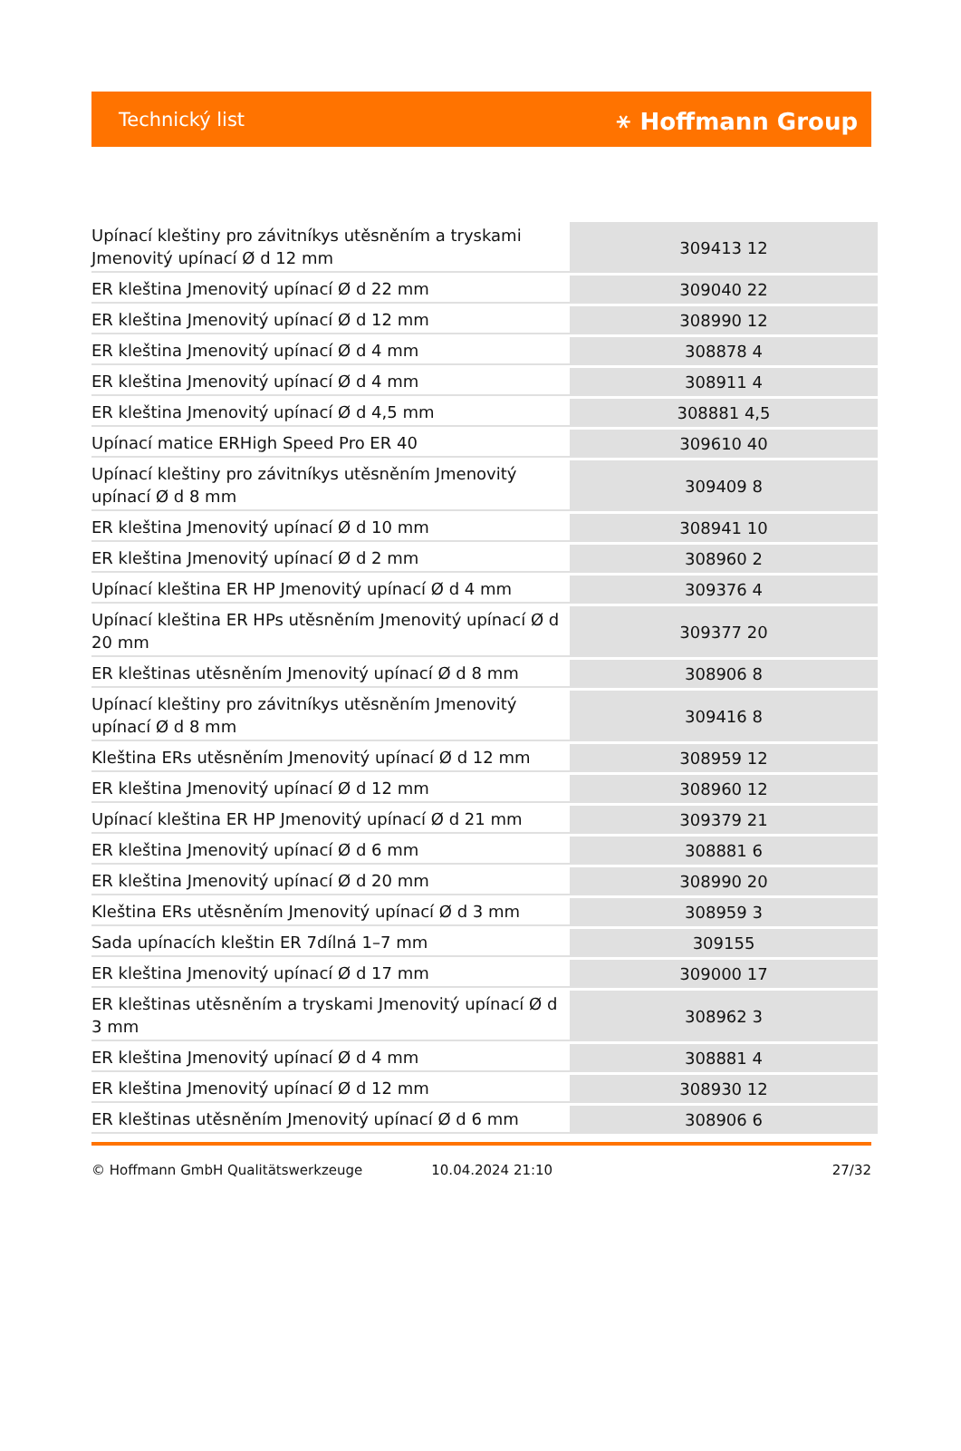Technický list ⚹ Hoffmann Group
| Upínací kleštiny pro závitníkys utěsněním a tryskami Jmenovitý upínací Ø d 12 mm | 309413 12 |
| ER kleština Jmenovitý upínací Ø d 22 mm | 309040 22 |
| ER kleština Jmenovitý upínací Ø d 12 mm | 308990 12 |
| ER kleština Jmenovitý upínací Ø d 4 mm | 308878 4 |
| ER kleština Jmenovitý upínací Ø d 4 mm | 308911 4 |
| ER kleština Jmenovitý upínací Ø d 4,5 mm | 308881 4,5 |
| Upínací matice ERHigh Speed Pro ER 40 | 309610 40 |
| Upínací kleštiny pro závitníkys utěsněním Jmenovitý upínací Ø d 8 mm | 309409 8 |
| ER kleština Jmenovitý upínací Ø d 10 mm | 308941 10 |
| ER kleština Jmenovitý upínací Ø d 2 mm | 308960 2 |
| Upínací kleština ER HP Jmenovitý upínací Ø d 4 mm | 309376 4 |
| Upínací kleština ER HPs utěsněním Jmenovitý upínací Ø d 20 mm | 309377 20 |
| ER kleštinas utěsněním Jmenovitý upínací Ø d 8 mm | 308906 8 |
| Upínací kleštiny pro závitníkys utěsněním Jmenovitý upínací Ø d 8 mm | 309416 8 |
| Kleština ERs utěsněním Jmenovitý upínací Ø d 12 mm | 308959 12 |
| ER kleština Jmenovitý upínací Ø d 12 mm | 308960 12 |
| Upínací kleština ER HP Jmenovitý upínací Ø d 21 mm | 309379 21 |
| ER kleština Jmenovitý upínací Ø d 6 mm | 308881 6 |
| ER kleština Jmenovitý upínací Ø d 20 mm | 308990 20 |
| Kleština ERs utěsněním Jmenovitý upínací Ø d 3 mm | 308959 3 |
| Sada upínacích kleštin ER 7dílná 1–7 mm | 309155 |
| ER kleština Jmenovitý upínací Ø d 17 mm | 309000 17 |
| ER kleštinas utěsněním a tryskami Jmenovitý upínací Ø d 3 mm | 308962 3 |
| ER kleština Jmenovitý upínací Ø d 4 mm | 308881 4 |
| ER kleština Jmenovitý upínací Ø d 12 mm | 308930 12 |
| ER kleštinas utěsněním Jmenovitý upínací Ø d 6 mm | 308906 6 |
© Hoffmann GmbH Qualitätswerkzeuge 10.04.2024 21:10 27/32